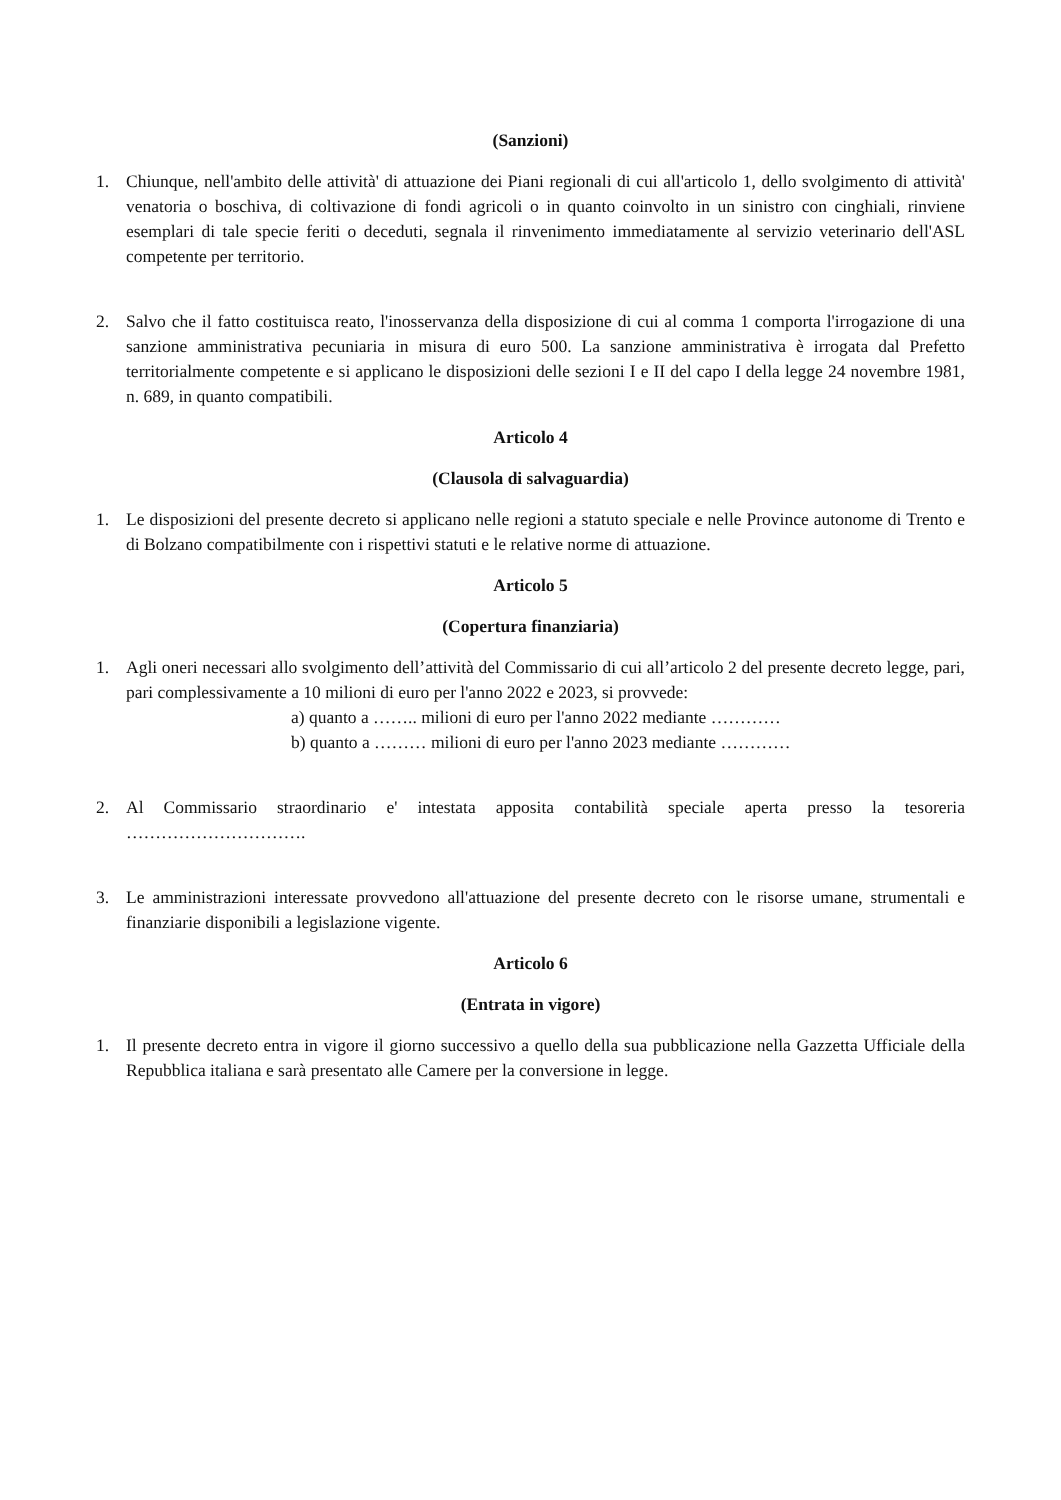(Sanzioni)
1. Chiunque, nell'ambito delle attività' di attuazione dei Piani regionali di cui all'articolo 1, dello svolgimento di attività' venatoria o boschiva, di coltivazione di fondi agricoli o in quanto coinvolto in un sinistro con cinghiali, rinviene esemplari di tale specie feriti o deceduti, segnala il rinvenimento immediatamente al servizio veterinario dell'ASL competente per territorio.
2. Salvo che il fatto costituisca reato, l'inosservanza della disposizione di cui al comma 1 comporta l'irrogazione di una sanzione amministrativa pecuniaria in misura di euro 500. La sanzione amministrativa è irrogata dal Prefetto territorialmente competente e si applicano le disposizioni delle sezioni I e II del capo I della legge 24 novembre 1981, n. 689, in quanto compatibili.
Articolo 4
(Clausola di salvaguardia)
1. Le disposizioni del presente decreto si applicano nelle regioni a statuto speciale e nelle Province autonome di Trento e di Bolzano compatibilmente con i rispettivi statuti e le relative norme di attuazione.
Articolo 5
(Copertura finanziaria)
1. Agli oneri necessari allo svolgimento dell’attività del Commissario di cui all’articolo 2 del presente decreto legge, pari, pari complessivamente a 10 milioni di euro per l'anno 2022 e 2023, si provvede:
a) quanto a …….. milioni di euro per l'anno 2022 mediante …………
b) quanto a ……… milioni di euro per l'anno 2023 mediante …………
2. Al Commissario straordinario e' intestata apposita contabilità speciale aperta presso la tesoreria ………………………….
3. Le amministrazioni interessate provvedono all'attuazione del presente decreto con le risorse umane, strumentali e finanziarie disponibili a legislazione vigente.
Articolo 6
(Entrata in vigore)
1. Il presente decreto entra in vigore il giorno successivo a quello della sua pubblicazione nella Gazzetta Ufficiale della Repubblica italiana e sarà presentato alle Camere per la conversione in legge.